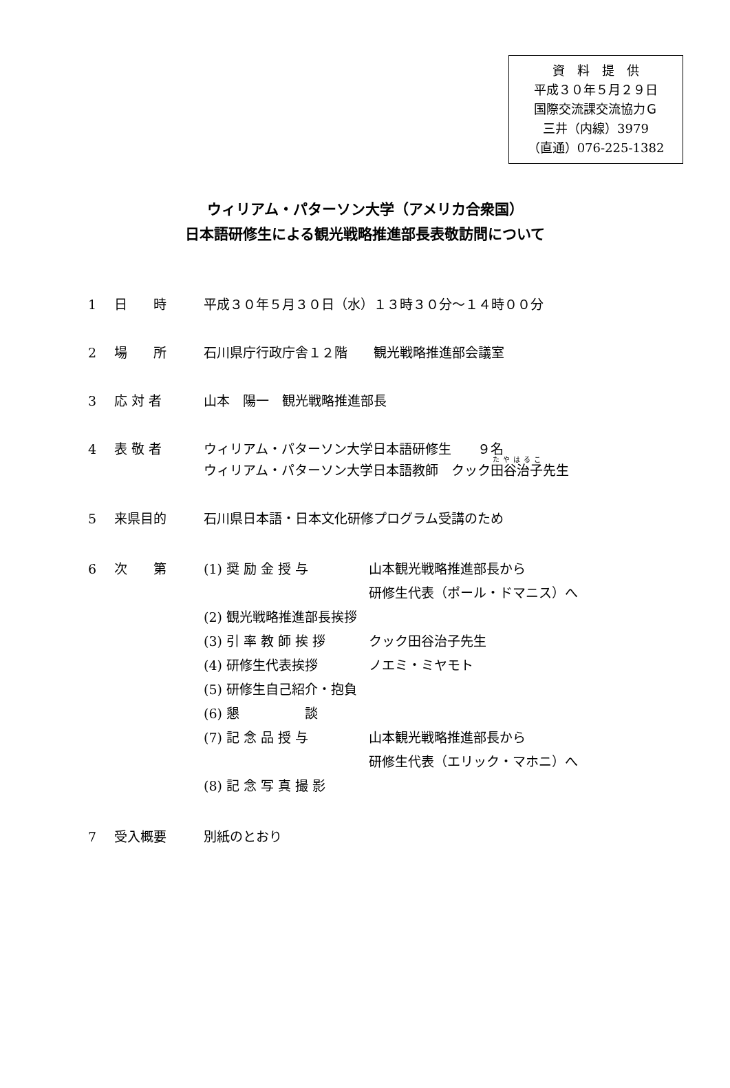資　料　提　供
平成３０年５月２９日
国際交流課交流協力Ｇ
三井（内線）3979
（直通）076-225-1382
ウィリアム・パターソン大学（アメリカ合衆国）
日本語研修生による観光戦略推進部長表敬訪問について
1 日　　時 平成３０年５月３０日（水）１３時３０分～１４時００分
2 場　　所 石川県庁行政庁舎１２階　　観光戦略推進部会議室
3 応 対 者 山本　陽一　観光戦略推進部長
4 表 敬 者 ウィリアム・パターソン大学日本語研修生　　９名
ウィリアム・パターソン大学日本語教師　クック田谷治子先生
5 来県目的 石川県日本語・日本文化研修プログラム受講のため
6 次　　第 (1) 奨 励 金 授 与 山本観光戦略推進部長から
研修生代表（ポール・ドマニス）へ
(2) 観光戦略推進部長挨拶
(3) 引 率 教 師 挨 拶 クック田谷治子先生
(4) 研修生代表挨拶 ノエミ・ミヤモト
(5) 研修生自己紹介・抱負
(6) 懇　　　　　談
(7) 記 念 品 授 与 山本観光戦略推進部長から
研修生代表（エリック・マホニ）へ
(8) 記 念 写 真 撮 影
7 受入概要 別紙のとおり